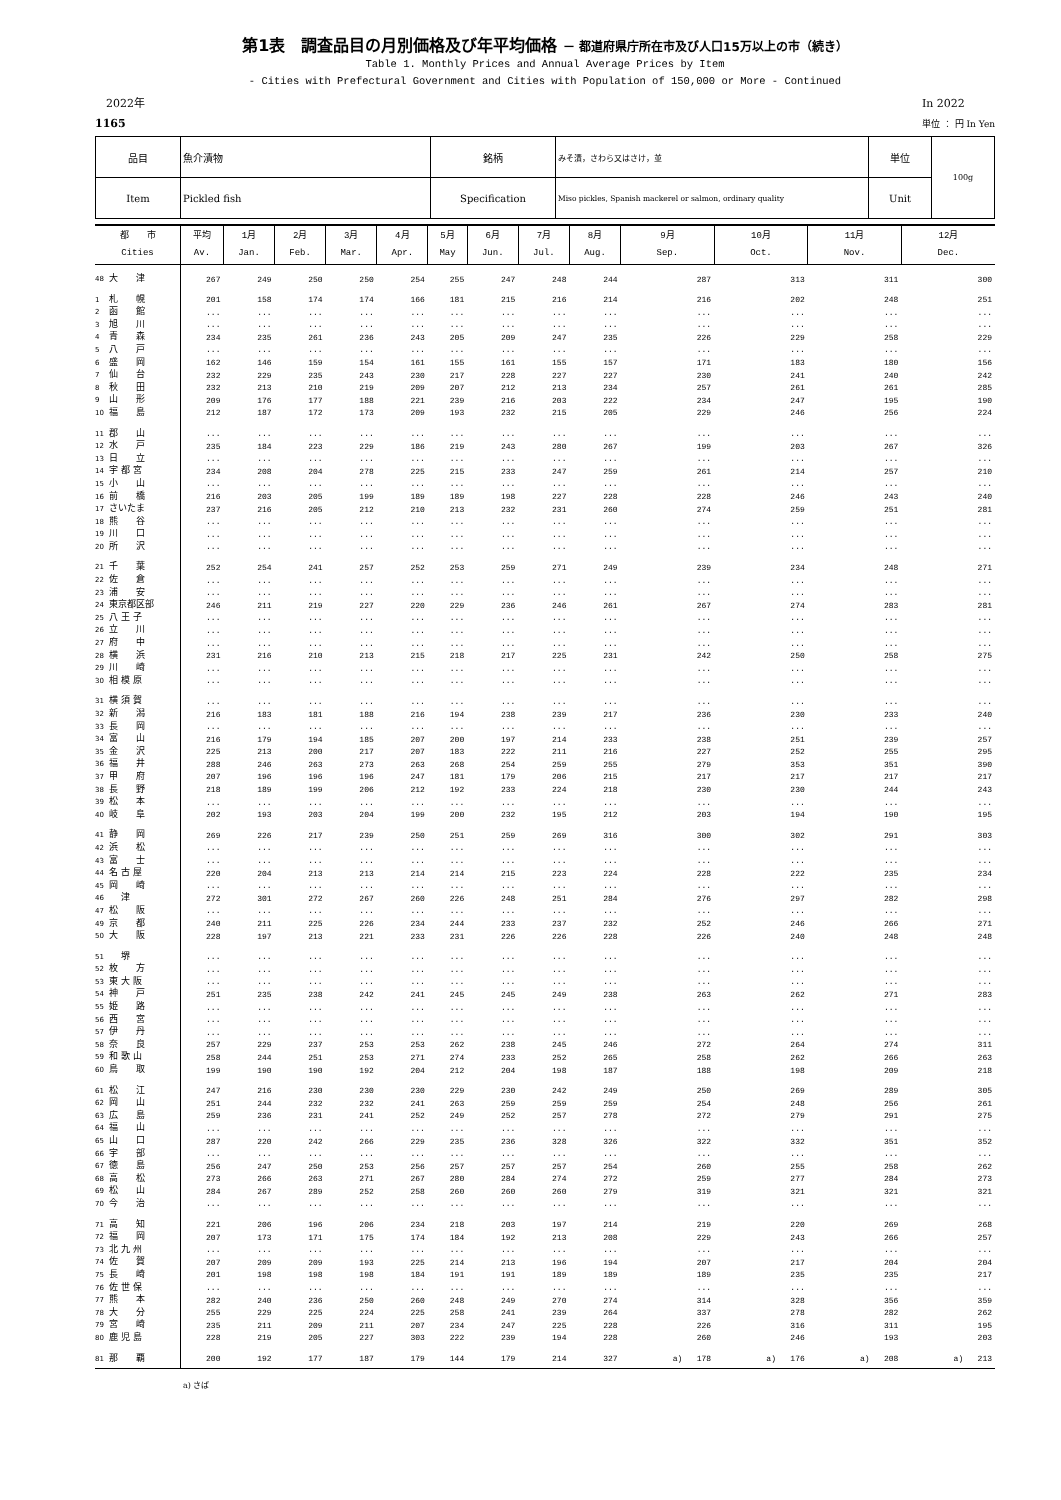第1表　調査品目の月別価格及び年平均価格 － 都道府県庁所在市及び人口15万以上の市（続き）
Table 1. Monthly Prices and Annual Average Prices by Item
- Cities with Prefectural Government and Cities with Population of 150,000 or More - Continued
　2022年
1165
In 2022
単位 ： 円 In Yen
| 品目 | 魚介漬物 | 銘柄 | みそ漬，さわら又はさけ，並 | 単位 | 100g |
| Item | Pickled fish | Specification | Miso pickles, Spanish mackerel or salmon, ordinary quality | Unit | |
| 都 市 Cities | 平均 Av. | 1月 Jan. | 2月 Feb. | 3月 Mar. | 4月 Apr. | 5月 May | 6月 Jun. | 7月 Jul. | 8月 Aug. | 9月 Sep. | 10月 Oct. | 11月 Nov. | 12月 Dec. |
| --- | --- | --- | --- | --- | --- | --- | --- | --- | --- | --- | --- | --- | --- |
| 48 大 津 | 267 | 249 | 250 | 250 | 254 | 255 | 247 | 248 | 244 | 287 | 313 | 311 | 300 |
| 1 札 幌 | 201 | 158 | 174 | 174 | 166 | 181 | 215 | 216 | 214 | 216 | 202 | 248 | 251 |
| 2 函 館 | ... | ... | ... | ... | ... | ... | ... | ... | ... | ... | ... | ... | ... |
| 3 旭 川 | ... | ... | ... | ... | ... | ... | ... | ... | ... | ... | ... | ... | ... |
| 4 青 森 | 234 | 235 | 261 | 236 | 243 | 205 | 209 | 247 | 235 | 226 | 229 | 258 | 229 |
| 5 八 戸 | ... | ... | ... | ... | ... | ... | ... | ... | ... | ... | ... | ... | ... |
| 6 盛 岡 | 162 | 146 | 159 | 154 | 161 | 155 | 161 | 155 | 157 | 171 | 183 | 180 | 156 |
| 7 仙 台 | 232 | 229 | 235 | 243 | 230 | 217 | 228 | 227 | 227 | 230 | 241 | 240 | 242 |
| 8 秋 田 | 232 | 213 | 210 | 219 | 209 | 207 | 212 | 213 | 234 | 257 | 261 | 261 | 285 |
| 9 山 形 | 209 | 176 | 177 | 188 | 221 | 239 | 216 | 203 | 222 | 234 | 247 | 195 | 190 |
| 10 福 島 | 212 | 187 | 172 | 173 | 209 | 193 | 232 | 215 | 205 | 229 | 246 | 256 | 224 |
| 11 郡 山 | ... | ... | ... | ... | ... | ... | ... | ... | ... | ... | ... | ... | ... |
| 12 水 戸 | 235 | 184 | 223 | 229 | 186 | 219 | 243 | 280 | 267 | 199 | 203 | 267 | 326 |
| 13 日 立 | ... | ... | ... | ... | ... | ... | ... | ... | ... | ... | ... | ... | ... |
| 14 宇 都 宮 | 234 | 208 | 204 | 278 | 225 | 215 | 233 | 247 | 259 | 261 | 214 | 257 | 210 |
| 15 小 山 | ... | ... | ... | ... | ... | ... | ... | ... | ... | ... | ... | ... | ... |
| 16 前 橋 | 216 | 203 | 205 | 199 | 189 | 189 | 198 | 227 | 228 | 228 | 246 | 243 | 240 |
| 17 さいたま | 237 | 216 | 205 | 212 | 210 | 213 | 232 | 231 | 260 | 274 | 259 | 251 | 281 |
| 18 熊 谷 | ... | ... | ... | ... | ... | ... | ... | ... | ... | ... | ... | ... | ... |
| 19 川 口 | ... | ... | ... | ... | ... | ... | ... | ... | ... | ... | ... | ... | ... |
| 20 所 沢 | ... | ... | ... | ... | ... | ... | ... | ... | ... | ... | ... | ... | ... |
| 21 千 葉 | 252 | 254 | 241 | 257 | 252 | 253 | 259 | 271 | 249 | 239 | 234 | 248 | 271 |
| 22 佐 倉 | ... | ... | ... | ... | ... | ... | ... | ... | ... | ... | ... | ... | ... |
| 23 浦 安 | ... | ... | ... | ... | ... | ... | ... | ... | ... | ... | ... | ... | ... |
| 24 東京都区部 | 246 | 211 | 219 | 227 | 220 | 229 | 236 | 246 | 261 | 267 | 274 | 283 | 281 |
| 25 八 王 子 | ... | ... | ... | ... | ... | ... | ... | ... | ... | ... | ... | ... | ... |
| 26 立 川 | ... | ... | ... | ... | ... | ... | ... | ... | ... | ... | ... | ... | ... |
| 27 府 中 | ... | ... | ... | ... | ... | ... | ... | ... | ... | ... | ... | ... | ... |
| 28 横 浜 | 231 | 216 | 210 | 213 | 215 | 218 | 217 | 225 | 231 | 242 | 250 | 258 | 275 |
| 29 川 崎 | ... | ... | ... | ... | ... | ... | ... | ... | ... | ... | ... | ... | ... |
| 30 相 模 原 | ... | ... | ... | ... | ... | ... | ... | ... | ... | ... | ... | ... | ... |
| 31 横 須 賀 | ... | ... | ... | ... | ... | ... | ... | ... | ... | ... | ... | ... | ... |
| 32 新 潟 | 216 | 183 | 181 | 188 | 216 | 194 | 238 | 239 | 217 | 236 | 230 | 233 | 240 |
| 33 長 岡 | ... | ... | ... | ... | ... | ... | ... | ... | ... | ... | ... | ... | ... |
| 34 富 山 | 216 | 179 | 194 | 185 | 207 | 200 | 197 | 214 | 233 | 238 | 251 | 239 | 257 |
| 35 金 沢 | 225 | 213 | 200 | 217 | 207 | 183 | 222 | 211 | 216 | 227 | 252 | 255 | 295 |
| 36 福 井 | 288 | 246 | 263 | 273 | 263 | 268 | 254 | 259 | 255 | 279 | 353 | 351 | 390 |
| 37 甲 府 | 207 | 196 | 196 | 196 | 247 | 181 | 179 | 206 | 215 | 217 | 217 | 217 | 217 |
| 38 長 野 | 218 | 189 | 199 | 206 | 212 | 192 | 233 | 224 | 218 | 230 | 230 | 244 | 243 |
| 39 松 本 | ... | ... | ... | ... | ... | ... | ... | ... | ... | ... | ... | ... | ... |
| 40 岐 阜 | 202 | 193 | 203 | 204 | 199 | 200 | 232 | 195 | 212 | 203 | 194 | 190 | 195 |
| 41 静 岡 | 269 | 226 | 217 | 239 | 250 | 251 | 259 | 269 | 316 | 300 | 302 | 291 | 303 |
| 42 浜 松 | ... | ... | ... | ... | ... | ... | ... | ... | ... | ... | ... | ... | ... |
| 43 富 士 | ... | ... | ... | ... | ... | ... | ... | ... | ... | ... | ... | ... | ... |
| 44 名 古 屋 | 220 | 204 | 213 | 213 | 214 | 214 | 215 | 223 | 224 | 228 | 222 | 235 | 234 |
| 45 岡 崎 | ... | ... | ... | ... | ... | ... | ... | ... | ... | ... | ... | ... | ... |
| 46 津 | 272 | 301 | 272 | 267 | 260 | 226 | 248 | 251 | 284 | 276 | 297 | 282 | 298 |
| 47 松 阪 | ... | ... | ... | ... | ... | ... | ... | ... | ... | ... | ... | ... | ... |
| 49 京 都 | 240 | 211 | 225 | 226 | 234 | 244 | 233 | 237 | 232 | 252 | 246 | 266 | 271 |
| 50 大 阪 | 228 | 197 | 213 | 221 | 233 | 231 | 226 | 226 | 228 | 226 | 240 | 248 | 248 |
| 51 堺 | ... | ... | ... | ... | ... | ... | ... | ... | ... | ... | ... | ... | ... |
| 52 枚 方 | ... | ... | ... | ... | ... | ... | ... | ... | ... | ... | ... | ... | ... |
| 53 東 大 阪 | ... | ... | ... | ... | ... | ... | ... | ... | ... | ... | ... | ... | ... |
| 54 神 戸 | 251 | 235 | 238 | 242 | 241 | 245 | 245 | 249 | 238 | 263 | 262 | 271 | 283 |
| 55 姫 路 | ... | ... | ... | ... | ... | ... | ... | ... | ... | ... | ... | ... | ... |
| 56 西 宮 | ... | ... | ... | ... | ... | ... | ... | ... | ... | ... | ... | ... | ... |
| 57 伊 丹 | ... | ... | ... | ... | ... | ... | ... | ... | ... | ... | ... | ... | ... |
| 58 奈 良 | 257 | 229 | 237 | 253 | 253 | 262 | 238 | 245 | 246 | 272 | 264 | 274 | 311 |
| 59 和 歌 山 | 258 | 244 | 251 | 253 | 271 | 274 | 233 | 252 | 265 | 258 | 262 | 266 | 263 |
| 60 鳥 取 | 199 | 190 | 190 | 192 | 204 | 212 | 204 | 198 | 187 | 188 | 198 | 209 | 218 |
| 61 松 江 | 247 | 216 | 230 | 230 | 230 | 229 | 230 | 242 | 249 | 250 | 269 | 289 | 305 |
| 62 岡 山 | 251 | 244 | 232 | 232 | 241 | 263 | 259 | 259 | 259 | 254 | 248 | 256 | 261 |
| 63 広 島 | 259 | 236 | 231 | 241 | 252 | 249 | 252 | 257 | 278 | 272 | 279 | 291 | 275 |
| 64 福 山 | ... | ... | ... | ... | ... | ... | ... | ... | ... | ... | ... | ... | ... |
| 65 山 口 | 287 | 220 | 242 | 266 | 229 | 235 | 236 | 328 | 326 | 322 | 332 | 351 | 352 |
| 66 宇 部 | ... | ... | ... | ... | ... | ... | ... | ... | ... | ... | ... | ... | ... |
| 67 徳 島 | 256 | 247 | 250 | 253 | 256 | 257 | 257 | 257 | 254 | 260 | 255 | 258 | 262 |
| 68 高 松 | 273 | 266 | 263 | 271 | 267 | 280 | 284 | 274 | 272 | 259 | 277 | 284 | 273 |
| 69 松 山 | 284 | 267 | 289 | 252 | 258 | 260 | 260 | 260 | 279 | 319 | 321 | 321 | 321 |
| 70 今 治 | ... | ... | ... | ... | ... | ... | ... | ... | ... | ... | ... | ... | ... |
| 71 高 知 | 221 | 206 | 196 | 206 | 234 | 218 | 203 | 197 | 214 | 219 | 220 | 269 | 268 |
| 72 福 岡 | 207 | 173 | 171 | 175 | 174 | 184 | 192 | 213 | 208 | 229 | 243 | 266 | 257 |
| 73 北 九 州 | ... | ... | ... | ... | ... | ... | ... | ... | ... | ... | ... | ... | ... |
| 74 佐 賀 | 207 | 209 | 209 | 193 | 225 | 214 | 213 | 196 | 194 | 207 | 217 | 204 | 204 |
| 75 長 崎 | 201 | 198 | 198 | 198 | 184 | 191 | 191 | 189 | 189 | 189 | 235 | 235 | 217 |
| 76 佐 世 保 | ... | ... | ... | ... | ... | ... | ... | ... | ... | ... | ... | ... | ... |
| 77 熊 本 | 282 | 240 | 236 | 250 | 260 | 248 | 249 | 270 | 274 | 314 | 328 | 356 | 359 |
| 78 大 分 | 255 | 229 | 225 | 224 | 225 | 258 | 241 | 239 | 264 | 337 | 278 | 282 | 262 |
| 79 宮 崎 | 235 | 211 | 209 | 211 | 207 | 234 | 247 | 225 | 228 | 226 | 316 | 311 | 195 |
| 80 鹿 児 島 | 228 | 219 | 205 | 227 | 303 | 222 | 239 | 194 | 228 | 260 | 246 | 193 | 203 |
| 81 那 覇 | 200 | 192 | 177 | 187 | 179 | 144 | 179 | 214 | 327 | a) 178 | a) 176 | a) 208 | a) 213 |
a) さば